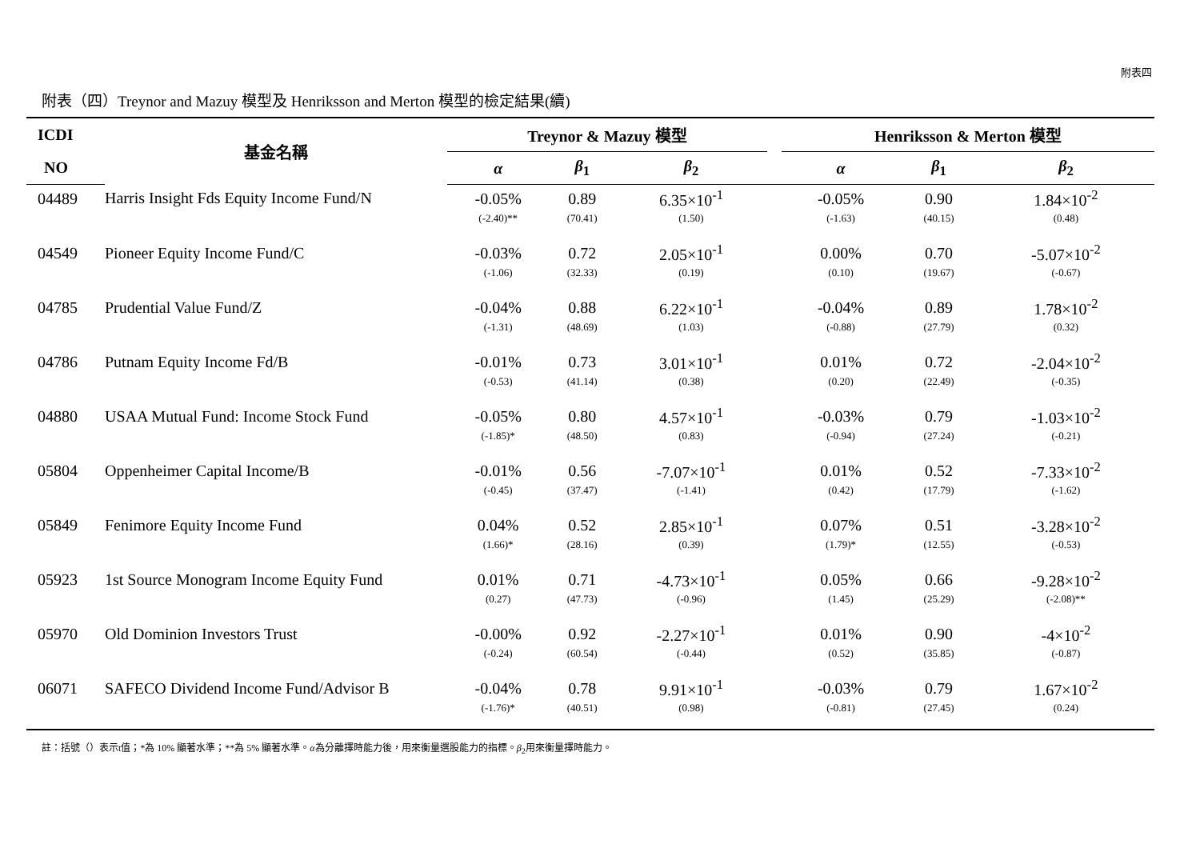附表四
附表（四）Treynor and Mazuy 模型及 Henriksson and Merton 模型的檢定結果(續)
| ICDI | 基金名稱 | Treynor & Mazuy 模型 | | | | Henriksson & Merton 模型 | | |
| --- | --- | --- | --- | --- | --- | --- | --- | --- |
| NO | | α | β<sub>1</sub> | β<sub>2</sub> | | α | β<sub>1</sub> | β<sub>2</sub> |
| 04489 | Harris Insight Fds Equity Income Fund/N | -0.05% | 0.89 | 6.35×10<sup>-1</sup> | | -0.05% | 0.90 | 1.84×10<sup>-2</sup> |
| | | (-2.40)** | (70.41) | (1.50) | | (-1.63) | (40.15) | (0.48) |
| 04549 | Pioneer Equity Income Fund/C | -0.03% | 0.72 | 2.05×10<sup>-1</sup> | | 0.00% | 0.70 | -5.07×10<sup>-2</sup> |
| | | (-1.06) | (32.33) | (0.19) | | (0.10) | (19.67) | (-0.67) |
| 04785 | Prudential Value Fund/Z | -0.04% | 0.88 | 6.22×10<sup>-1</sup> | | -0.04% | 0.89 | 1.78×10<sup>-2</sup> |
| | | (-1.31) | (48.69) | (1.03) | | (-0.88) | (27.79) | (0.32) |
| 04786 | Putnam Equity Income Fd/B | -0.01% | 0.73 | 3.01×10<sup>-1</sup> | | 0.01% | 0.72 | -2.04×10<sup>-2</sup> |
| | | (-0.53) | (41.14) | (0.38) | | (0.20) | (22.49) | (-0.35) |
| 04880 | USAA Mutual Fund: Income Stock Fund | -0.05% | 0.80 | 4.57×10<sup>-1</sup> | | -0.03% | 0.79 | -1.03×10<sup>-2</sup> |
| | | (-1.85)* | (48.50) | (0.83) | | (-0.94) | (27.24) | (-0.21) |
| 05804 | Oppenheimer Capital Income/B | -0.01% | 0.56 | -7.07×10<sup>-1</sup> | | 0.01% | 0.52 | -7.33×10<sup>-2</sup> |
| | | (-0.45) | (37.47) | (-1.41) | | (0.42) | (17.79) | (-1.62) |
| 05849 | Fenimore Equity Income Fund | 0.04% | 0.52 | 2.85×10<sup>-1</sup> | | 0.07% | 0.51 | -3.28×10<sup>-2</sup> |
| | | (1.66)* | (28.16) | (0.39) | | (1.79)* | (12.55) | (-0.53) |
| 05923 | 1st Source Monogram Income Equity Fund | 0.01% | 0.71 | -4.73×10<sup>-1</sup> | | 0.05% | 0.66 | -9.28×10<sup>-2</sup> |
| | | (0.27) | (47.73) | (-0.96) | | (1.45) | (25.29) | (-2.08)** |
| 05970 | Old Dominion Investors Trust | -0.00% | 0.92 | -2.27×10<sup>-1</sup> | | 0.01% | 0.90 | -4×10<sup>-2</sup> |
| | | (-0.24) | (60.54) | (-0.44) | | (0.52) | (35.85) | (-0.87) |
| 06071 | SAFECO Dividend Income Fund/Advisor B | -0.04% | 0.78 | 9.91×10<sup>-1</sup> | | -0.03% | 0.79 | 1.67×10<sup>-2</sup> |
| | | (-1.76)* | (40.51) | (0.98) | | (-0.81) | (27.45) | (0.24) |
註：括號（）表示t值；*為 10% 顯著水準；**為 5% 顯著水準。α為分離擇時能力後，用來衡量選股能力的指標。β<sub>2</sub>用來衡量擇時能力。